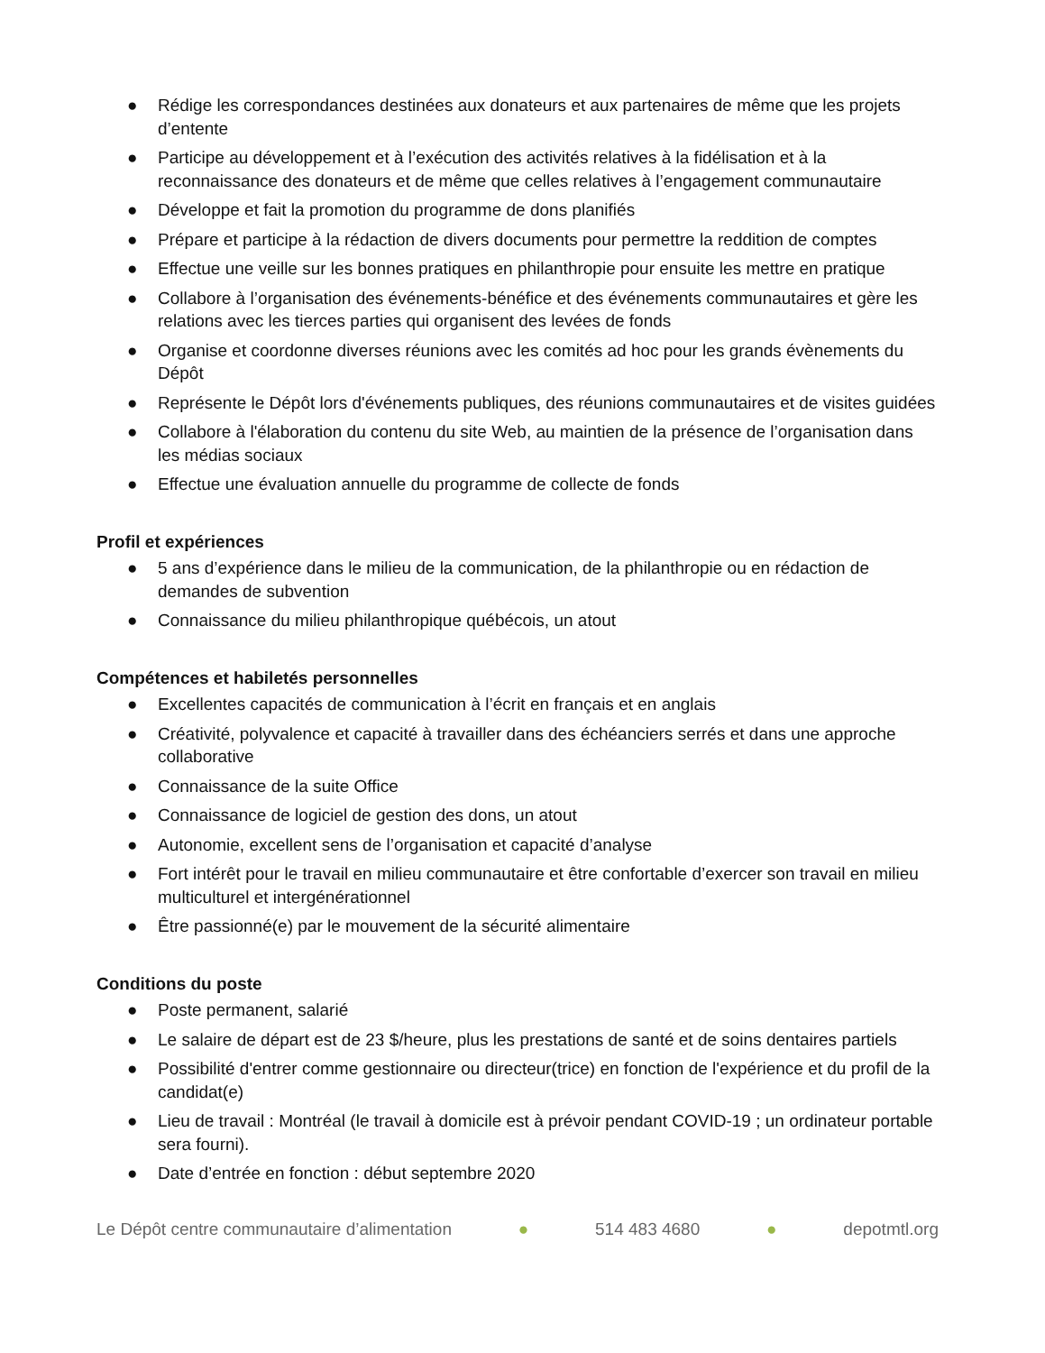● Rédige les correspondances destinées aux donateurs et aux partenaires de même que les projets d’entente
● Participe au développement et à l’exécution des activités relatives à la fidélisation et à la reconnaissance des donateurs et de même que celles relatives à l’engagement communautaire
● Développe et fait la promotion du programme de dons planifiés
● Prépare et participe à la rédaction de divers documents pour permettre la reddition de comptes
● Effectue une veille sur les bonnes pratiques en philanthropie pour ensuite les mettre en pratique
● Collabore à l’organisation des événements-bénéfice et des événements communautaires et gère les relations avec les tierces parties qui organisent des levées de fonds
● Organise et coordonne diverses réunions avec les comités ad hoc pour les grands évènements du Dépôt
● Représente le Dépôt lors d'événements publiques, des réunions communautaires et de visites guidées
● Collabore à l'élaboration du contenu du site Web, au maintien de la présence de l’organisation dans les médias sociaux
● Effectue une évaluation annuelle du programme de collecte de fonds
Profil et expériences
● 5 ans d’expérience dans le milieu de la communication, de la philanthropie ou en rédaction de demandes de subvention
● Connaissance du milieu philanthropique québécois, un atout
Compétences et habiletés personnelles
● Excellentes capacités de communication à l’écrit en français et en anglais
● Créativité, polyvalence et capacité à travailler dans des échéanciers serrés et dans une approche collaborative
● Connaissance de la suite Office
● Connaissance de logiciel de gestion des dons, un atout
● Autonomie, excellent sens de l’organisation et capacité d’analyse
● Fort intérêt pour le travail en milieu communautaire et être confortable d’exercer son travail en milieu multiculturel et intergénérationnel
● Être passionné(e) par le mouvement de la sécurité alimentaire
Conditions du poste
● Poste permanent, salarié
● Le salaire de départ est de 23 $/heure, plus les prestations de santé et de soins dentaires partiels
● Possibilité d'entrer comme gestionnaire ou directeur(trice) en fonction de l'expérience et du profil de la candidat(e)
● Lieu de travail : Montréal (le travail à domicile est à prévoir pendant COVID-19 ; un ordinateur portable sera fourni).
● Date d’entrée en fonction : début septembre 2020
Le Dépôt centre communautaire d’alimentation ● 514 483 4680 ● depotmtl.org